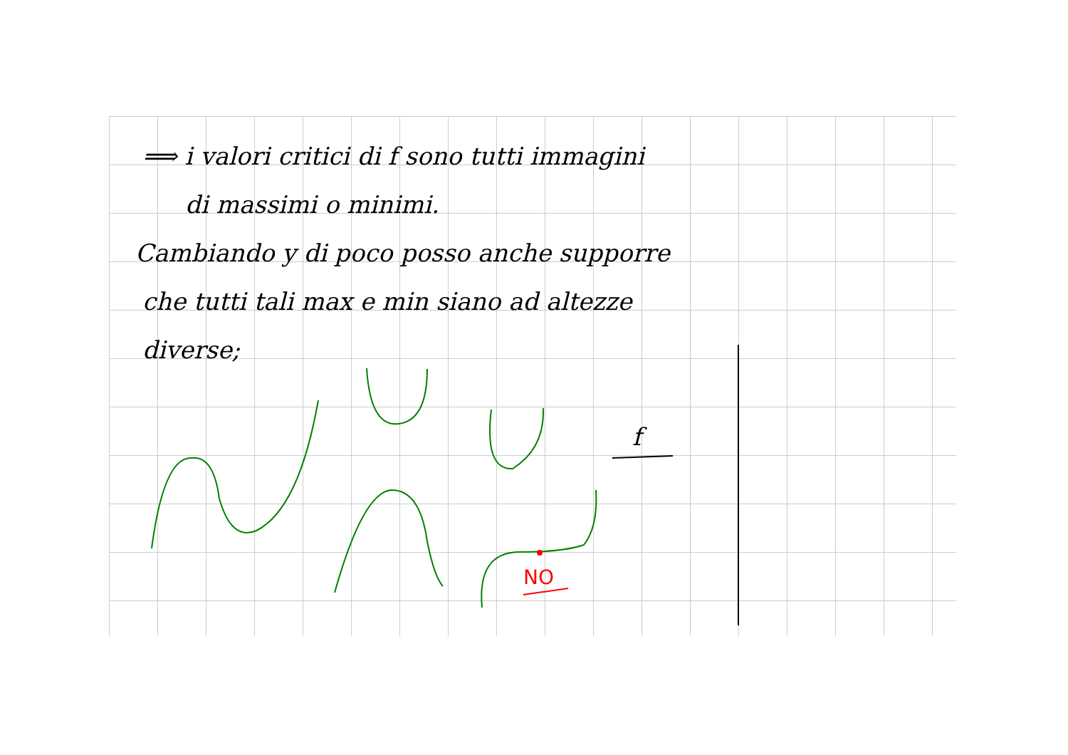⟹ i valori critici di f sono tutti immagini
di massimi o minimi.
Cambiando y di poco posso anche supporre
che tutti tali max e min siano ad altezze
diverse;
NO
f